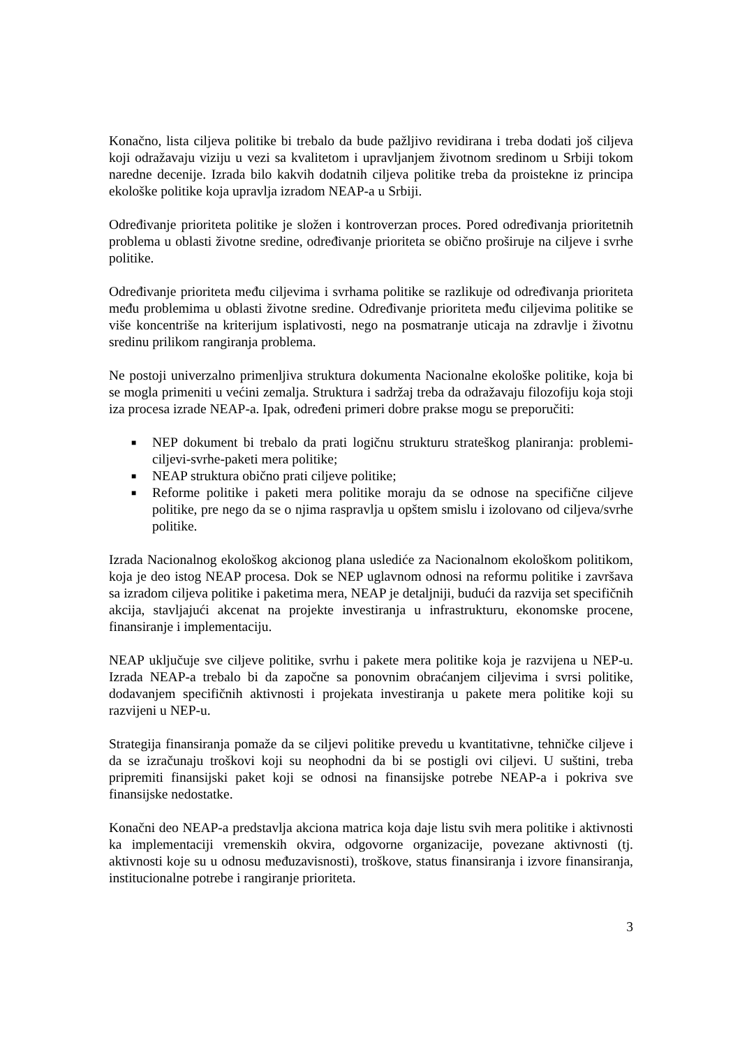Konačno, lista ciljeva politike bi trebalo da bude pažljivo revidirana i treba dodati još ciljeva koji odražavaju viziju u vezi sa kvalitetom i upravljanjem životnom sredinom u Srbiji tokom naredne decenije. Izrada bilo kakvih dodatnih ciljeva politike treba da proistekne iz principa ekološke politike koja upravlja izradom NEAP-a u Srbiji.
Određivanje prioriteta politike je složen i kontroverzan proces. Pored određivanja prioritetnih problema u oblasti životne sredine, određivanje prioriteta se obično proširuje na ciljeve i svrhe politike.
Određivanje prioriteta među ciljevima i svrhama politike se razlikuje od određivanja prioriteta među problemima u oblasti životne sredine. Određivanje prioriteta među ciljevima politike se više koncentriše na kriterijum isplativosti, nego na posmatranje uticaja na zdravlje i životnu sredinu prilikom rangiranja problema.
Ne postoji univerzalno primenljiva struktura dokumenta Nacionalne ekološke politike, koja bi se mogla primeniti u većini zemalja. Struktura i sadržaj treba da odražavaju filozofiju koja stoji iza procesa izrade NEAP-a. Ipak, određeni primeri dobre prakse mogu se preporučiti:
■ NEP dokument bi trebalo da prati logičnu strukturu strateškog planiranja: problemi-ciljevi-svrhe-paketi mera politike;
■ NEAP struktura obično prati ciljeve politike;
■ Reforme politike i paketi mera politike moraju da se odnose na specifične ciljeve politike, pre nego da se o njima raspravlja u opštem smislu i izolovano od ciljeva/svrhe politike.
Izrada Nacionalnog ekološkog akcionog plana uslediće za Nacionalnom ekološkom politikom, koja je deo istog NEAP procesa. Dok se NEP uglavnom odnosi na reformu politike i završava sa izradom ciljeva politike i paketima mera, NEAP je detaljniji, budući da razvija set specifičnih akcija, stavljajući akcenat na projekte investiranja u infrastrukturu, ekonomske procene, finansiranje i implementaciju.
NEAP uključuje sve ciljeve politike, svrhu i pakete mera politike koja je razvijena u NEP-u. Izrada NEAP-a trebalo bi da započne sa ponovnim obraćanjem ciljevima i svrsi politike, dodavanjem specifičnih aktivnosti i projekata investiranja u pakete mera politike koji su razvijeni u NEP-u.
Strategija finansiranja pomaže da se ciljevi politike prevedu u kvantitativne, tehničke ciljeve i da se izračunaju troškovi koji su neophodni da bi se postigli ovi ciljevi. U suštini, treba pripremiti finansijski paket koji se odnosi na finansijske potrebe NEAP-a i pokriva sve finansijske nedostatke.
Konačni deo NEAP-a predstavlja akciona matrica koja daje listu svih mera politike i aktivnosti ka implementaciji vremenskih okvira, odgovorne organizacije, povezane aktivnosti (tj. aktivnosti koje su u odnosu međuzavisnosti), troškove, status finansiranja i izvore finansiranja, institucionalne potrebe i rangiranje prioriteta.
3